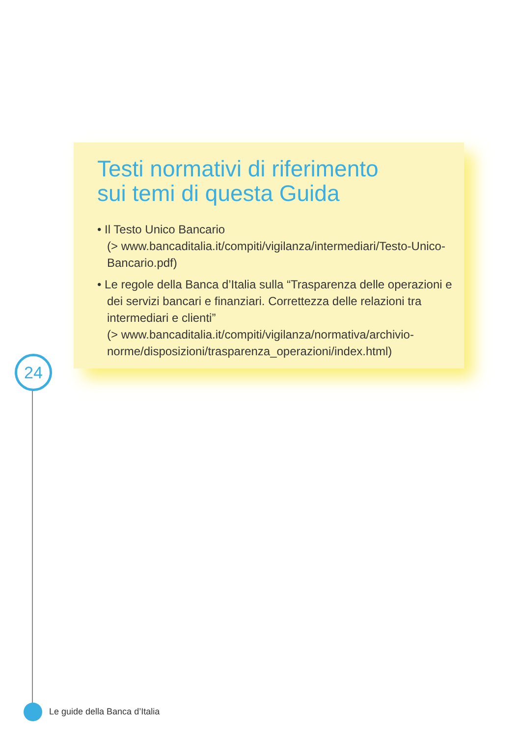Testi normativi di riferimento
sui temi di questa Guida
• Il Testo Unico Bancario
(> www.bancaditalia.it/compiti/vigilanza/intermediari/Testo-Unico-Bancario.pdf)
• Le regole della Banca d’Italia sulla “Trasparenza delle operazioni e dei servizi bancari e finanziari. Correttezza delle relazioni tra intermediari e clienti”
(> www.bancaditalia.it/compiti/vigilanza/normativa/archivio-norme/disposizioni/trasparenza_operazioni/index.html)
24
Le guide della Banca d’Italia